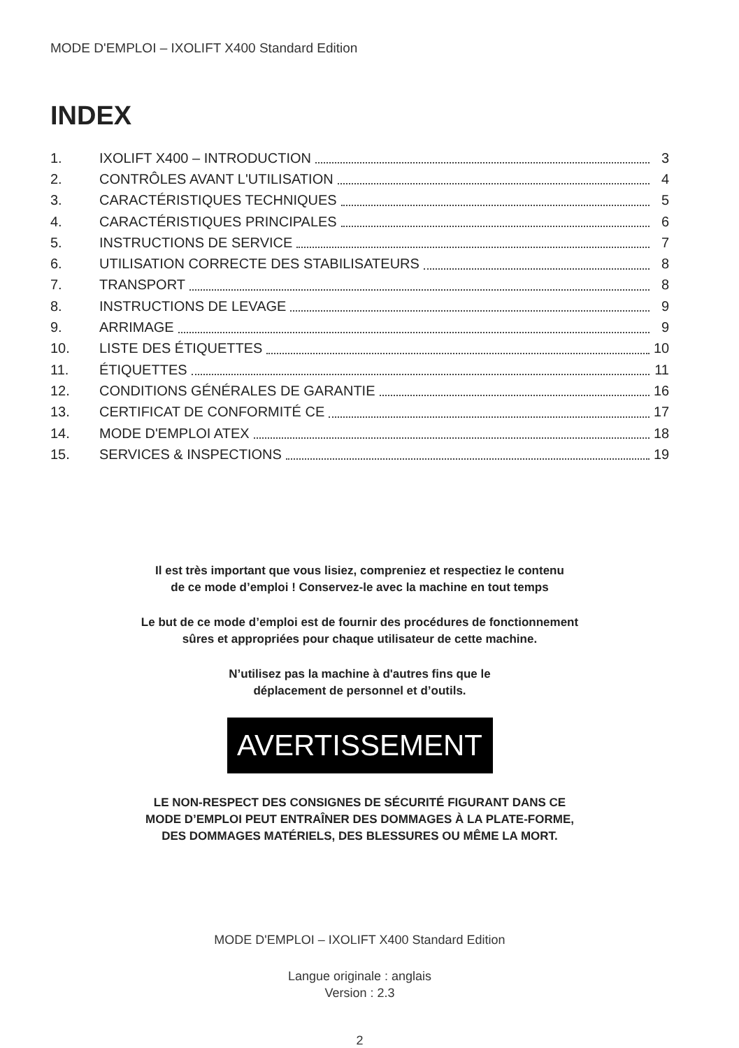MODE D'EMPLOI – IXOLIFT X400 Standard Edition
INDEX
1. IXOLIFT X400 – INTRODUCTION 3
2. CONTRÔLES AVANT L'UTILISATION 4
3. CARACTÉRISTIQUES TECHNIQUES 5
4. CARACTÉRISTIQUES PRINCIPALES 6
5. INSTRUCTIONS DE SERVICE 7
6. UTILISATION CORRECTE DES STABILISATEURS 8
7. TRANSPORT 8
8. INSTRUCTIONS DE LEVAGE 9
9. ARRIMAGE 9
10. LISTE DES ÉTIQUETTES 10
11. ÉTIQUETTES 11
12. CONDITIONS GÉNÉRALES DE GARANTIE 16
13. CERTIFICAT DE CONFORMITÉ CE 17
14. MODE D'EMPLOI ATEX 18
15. SERVICES & INSPECTIONS 19
Il est très important que vous lisiez, compreniez et respectiez le contenu
de ce mode d’emploi ! Conservez-le avec la machine en tout temps
Le but de ce mode d’emploi est de fournir des procédures de fonctionnement
sûres et appropriées pour chaque utilisateur de cette machine.
N’utilisez pas la machine à d'autres fins que le
déplacement de personnel et d’outils.
AVERTISSEMENT
LE NON-RESPECT DES CONSIGNES DE SÉCURITÉ FIGURANT DANS CE
MODE D’EMPLOI PEUT ENTRAÎNER DES DOMMAGES À LA PLATE-FORME,
DES DOMMAGES MATÉRIELS, DES BLESSURES OU MÊME LA MORT.
MODE D'EMPLOI – IXOLIFT X400 Standard Edition
Langue originale : anglais
Version : 2.3
2